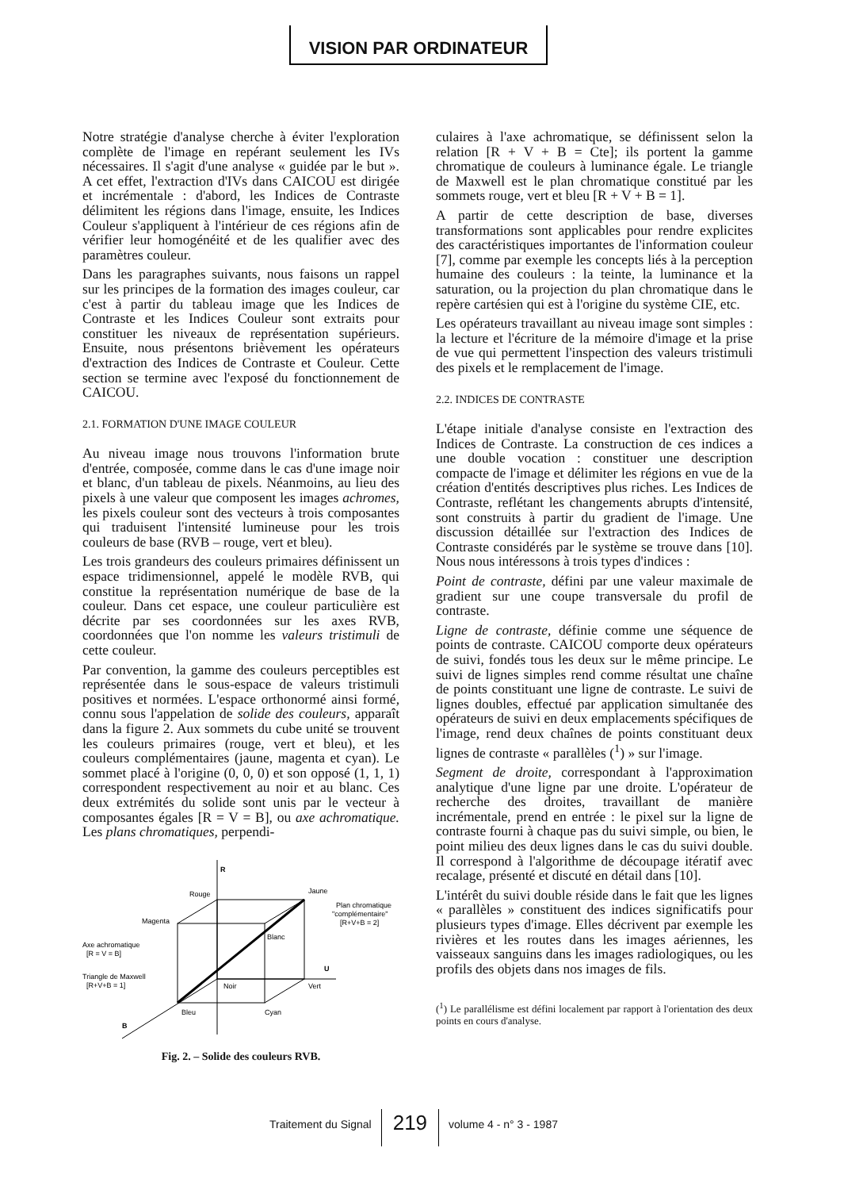VISION PAR ORDINATEUR
Notre stratégie d'analyse cherche à éviter l'exploration complète de l'image en repérant seulement les IVs nécessaires. Il s'agit d'une analyse « guidée par le but ». A cet effet, l'extraction d'IVs dans CAICOU est dirigée et incrémentale : d'abord, les Indices de Contraste délimitent les régions dans l'image, ensuite, les Indices Couleur s'appliquent à l'intérieur de ces régions afin de vérifier leur homogénéité et de les qualifier avec des paramètres couleur.
Dans les paragraphes suivants, nous faisons un rappel sur les principes de la formation des images couleur, car c'est à partir du tableau image que les Indices de Contraste et les Indices Couleur sont extraits pour constituer les niveaux de représentation supérieurs. Ensuite, nous présentons brièvement les opérateurs d'extraction des Indices de Contraste et Couleur. Cette section se termine avec l'exposé du fonctionnement de CAICOU.
2.1. FORMATION D'UNE IMAGE COULEUR
Au niveau image nous trouvons l'information brute d'entrée, composée, comme dans le cas d'une image noir et blanc, d'un tableau de pixels. Néanmoins, au lieu des pixels à une valeur que composent les images achromes, les pixels couleur sont des vecteurs à trois composantes qui traduisent l'intensité lumineuse pour les trois couleurs de base (RVB – rouge, vert et bleu).
Les trois grandeurs des couleurs primaires définissent un espace tridimensionnel, appelé le modèle RVB, qui constitue la représentation numérique de base de la couleur. Dans cet espace, une couleur particulière est décrite par ses coordonnées sur les axes RVB, coordonnées que l'on nomme les valeurs tristimuli de cette couleur.
Par convention, la gamme des couleurs perceptibles est représentée dans le sous-espace de valeurs tristimuli positives et normées. L'espace orthonormé ainsi formé, connu sous l'appelation de solide des couleurs, apparaît dans la figure 2. Aux sommets du cube unité se trouvent les couleurs primaires (rouge, vert et bleu), et les couleurs complémentaires (jaune, magenta et cyan). Le sommet placé à l'origine (0, 0, 0) et son opposé (1, 1, 1) correspondent respectivement au noir et au blanc. Ces deux extrémités du solide sont unis par le vecteur à composantes égales [R = V = B], ou axe achromatique. Les plans chromatiques, perpendi-
R
U
B
Rouge
Jaune
Magenta
Blanc
Noir
Vert
Bleu
Cyan
Axe achromatique
[R = V = B]
Triangle de Maxwell
[R+V+B = 1]
Plan chromatique
"complémentaire"
[R+V+B = 2]
Fig. 2. – Solide des couleurs RVB.
culaires à l'axe achromatique, se définissent selon la relation [R + V + B = Cte]; ils portent la gamme chromatique de couleurs à luminance égale. Le triangle de Maxwell est le plan chromatique constitué par les sommets rouge, vert et bleu [R + V + B = 1].
A partir de cette description de base, diverses transformations sont applicables pour rendre explicites des caractéristiques importantes de l'information couleur [7], comme par exemple les concepts liés à la perception humaine des couleurs : la teinte, la luminance et la saturation, ou la projection du plan chromatique dans le repère cartésien qui est à l'origine du système CIE, etc.
Les opérateurs travaillant au niveau image sont simples : la lecture et l'écriture de la mémoire d'image et la prise de vue qui permettent l'inspection des valeurs tristimuli des pixels et le remplacement de l'image.
2.2. INDICES DE CONTRASTE
L'étape initiale d'analyse consiste en l'extraction des Indices de Contraste. La construction de ces indices a une double vocation : constituer une description compacte de l'image et délimiter les régions en vue de la création d'entités descriptives plus riches. Les Indices de Contraste, reflétant les changements abrupts d'intensité, sont construits à partir du gradient de l'image. Une discussion détaillée sur l'extraction des Indices de Contraste considérés par le système se trouve dans [10]. Nous nous intéressons à trois types d'indices :
Point de contraste, défini par une valeur maximale de gradient sur une coupe transversale du profil de contraste.
Ligne de contraste, définie comme une séquence de points de contraste. CAICOU comporte deux opérateurs de suivi, fondés tous les deux sur le même principe. Le suivi de lignes simples rend comme résultat une chaîne de points constituant une ligne de contraste. Le suivi de lignes doubles, effectué par application simultanée des opérateurs de suivi en deux emplacements spécifiques de l'image, rend deux chaînes de points constituant deux lignes de contraste « parallèles (<sup>1</sup>) » sur l'image.
Segment de droite, correspondant à l'approximation analytique d'une ligne par une droite. L'opérateur de recherche des droites, travaillant de manière incrémentale, prend en entrée : le pixel sur la ligne de contraste fourni à chaque pas du suivi simple, ou bien, le point milieu des deux lignes dans le cas du suivi double. Il correspond à l'algorithme de découpage itératif avec recalage, présenté et discuté en détail dans [10].
L'intérêt du suivi double réside dans le fait que les lignes « parallèles » constituent des indices significatifs pour plusieurs types d'image. Elles décrivent par exemple les rivières et les routes dans les images aériennes, les vaisseaux sanguins dans les images radiologiques, ou les profils des objets dans nos images de fils.
(<sup>1</sup>) Le parallélisme est défini localement par rapport à l'orientation des deux points en cours d'analyse.
Traitement du Signal 219 volume 4 - n° 3 - 1987